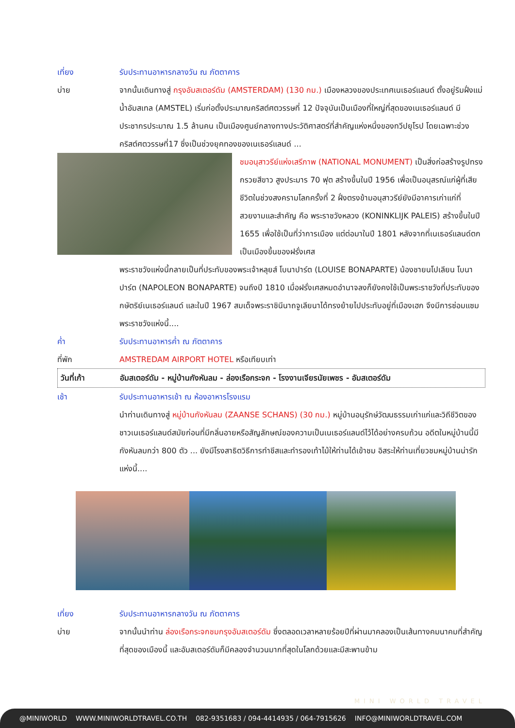เที่ยง รับประทานอาหารกลางวัน ณ ภัตตาคาร
บ่าย จากนั้นเดินทางสู่ กรุงอัมสเตอร์ดัม (AMSTERDAM) (130 กม.) เมืองหลวงของประเทศเนเธอร์แลนด์ ตั้งอยู่ริมฝั่งแม่น้ำอัมสเทล (AMSTEL) เริ่มก่อตั้งประมาณคริสต์ศตวรรษที่ 12 ปัจจุบันเป็นเมืองที่ใหญ่ที่สุดของเนเธอร์แลนด์ มีประชากรประมาณ 1.5 ล้านคน เป็นเมืองศูนย์กลางทางประวัติศาสตร์ที่สำคัญแห่งหนึ่งของทวีปยุโรป โดยเฉพาะช่วงคริสต์ศตวรรษที่17 ซึ่งเป็นช่วงยุคทองของเนเธอร์แลนด์ ...
ชมอนุสาวรีย์แห่งเสรีภาพ (NATIONAL MONUMENT) เป็นสิ่งก่อสร้างรูปทรงกรวยสีขาว สูงประมาร 70 ฟุต สร้างขึ้นในปี 1956 เพื่อเป็นอนุสรณ์แก่ผู้ที่เสียชีวิตในช่วงสงครามโลกครั้งที่ 2 ฝั่งตรงข้ามอนุสาวรีย์ยังมีอาคารเก่าแก่ที่สวยงามและสำคัญ คือ พระราชวังหลวง (KONINKLIJK PALEIS) สร้างขึ้นในปี 1655 เพื่อใช้เป็นที่ว่าการเมือง แต่ต่อมาในปี 1801 หลังจากที่เนเธอร์แลนด์ตกเป็นเมืองขึ้นของฝรั่งเศส
พระราชวังแห่งนี้กลายเป็นที่ประทับของพระเจ้าหลุยส์ โบนาปาร์ต (LOUISE BONAPARTE) น้องชายนโปเลียน โบนาปาร์ต (NAPOLEON BONAPARTE) จนถึงปี 1810 เมื่อฝรั่งเศสหมดอำนาจลงก็ยังคงใช้เป็นพระราชวังที่ประทับของกษัตริย์เนเธอร์แลนด์ และในปี 1967 สมเด็จพระราชินีนาถจูเลียนาได้ทรงย้ายไปประทับอยู่ที่เมืองเฮก จึงมีการซ่อมแซมพระราชวังแห่งนี้....
ค่ำ รับประทานอาหารค่ำ ณ ภัตตาคาร
ที่พัก AMSTREDAM AIRPORT HOTEL หรือเทียบเท่า
วันที่เก้า อัมสเตอร์ดัม - หมู่บ้านกังหันลม - ล่องเรือกระจก - โรงงานเจียรนัยเพชร - อัมสเตอร์ดัม
เช้า รับประทานอาหารเช้า ณ ห้องอาหารโรงแรม
นำท่านเดินทางสู่ หมู่บ้านกังหันลม (ZAANSE SCHANS) (30 กม.) หมู่บ้านอนุรักษ์วัฒนธรรมเก่าแก่และวิถีชีวิตของชาวเนเธอร์แลนด์สมัยก่อนที่มีกลิ่นอายหรือสัญลักษณ์ของความเป็นเนเธอร์แลนด์ไว้ได้อย่างครบถ้วน อดีตในหมู่บ้านนี้มีกังหันลมกว่า 800 ตัว ... ยังมีโรงสาธิตวิธีการทำชีสและทำรองเท้าไม้ให้ท่านได้เข้าชม อิสระให้ท่านเที่ยวชมหมู่บ้านน่ารักแห่งนี้....
เที่ยง รับประทานอาหารกลางวัน ณ ภัตตาคาร
บ่าย จากนั้นนำท่าน ล่องเรือกระจกชมกรุงอัมสเตอร์ดัม ซึ่งตลอดเวลาหลายร้อยปีที่ผ่านมาคลองเป็นเส้นทางคมนาคมที่สำคัญที่สุดของเมืองนี้ และอัมสเตอร์ดัมก็มีคลองจำนวนมากที่สุดในโลกด้วยและมีสะพานข้าม
MINI WORLD TRAVEL
@MINIWORLD WWW.MINIWORLDTRAVEL.CO.TH 082-9351683 / 094-4414935 / 064-7915626 INFO@MINIWORLDTRAVEL.COM